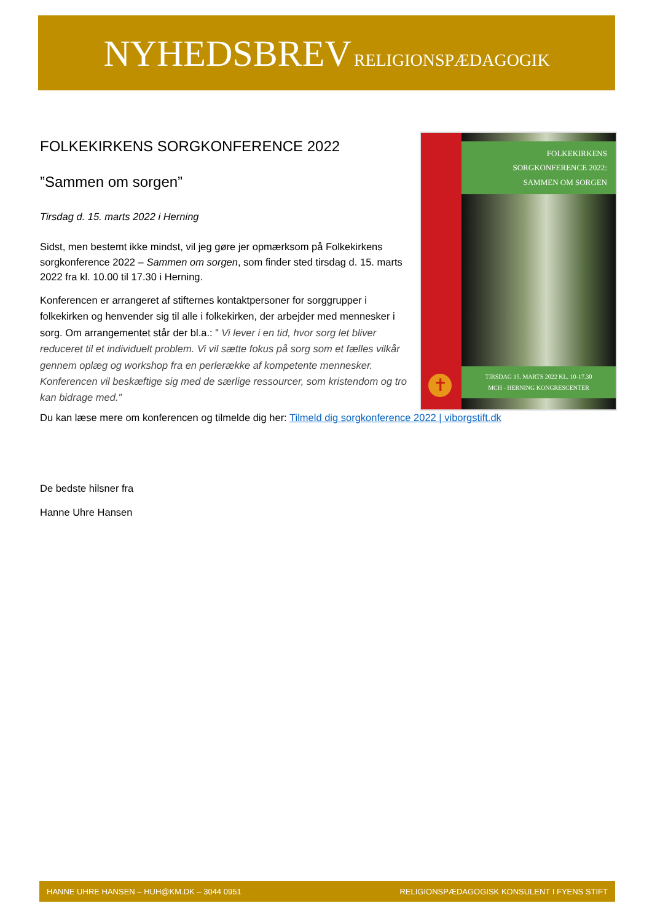NYHEDSBREV RELIGIONSPÆDAGOGIK
FOLKEKIRKENS SORGKONFERENCE 2022
”Sammen om sorgen”
Tirsdag d. 15. marts 2022 i Herning
Sidst, men bestemt ikke mindst, vil jeg gøre jer opmærksom på Folkekirkens sorgkonference 2022 – Sammen om sorgen, som finder sted tirsdag d. 15. marts 2022 fra kl. 10.00 til 17.30 i Herning.
Konferencen er arrangeret af stifternes kontaktpersoner for sorggrupper i folkekirken og henvender sig til alle i folkekirken, der arbejder med mennesker i sorg. Om arrangementet står der bl.a.: ” Vi lever i en tid, hvor sorg let bliver reduceret til et individuelt problem. Vi vil sætte fokus på sorg som et fælles vilkår gennem oplæg og workshop fra en perlerække af kompetente mennesker. Konferencen vil beskæftige sig med de særlige ressourcer, som kristendom og tro kan bidrage med.”
✝
FOLKEKIRKENS
SORGKONFERENCE 2022:
SAMMEN OM SORGEN
TIRSDAG 15. MARTS 2022 KL. 10-17.30
MCH - HERNING KONGRESCENTER
Du kan læse mere om konferencen og tilmelde dig her: Tilmeld dig sorgkonference 2022 | viborgstift.dk
De bedste hilsner fra
Hanne Uhre Hansen
HANNE UHRE HANSEN – HUH@KM.DK – 3044 0951 RELIGIONSPÆDAGOGISK KONSULENT I FYENS STIFT